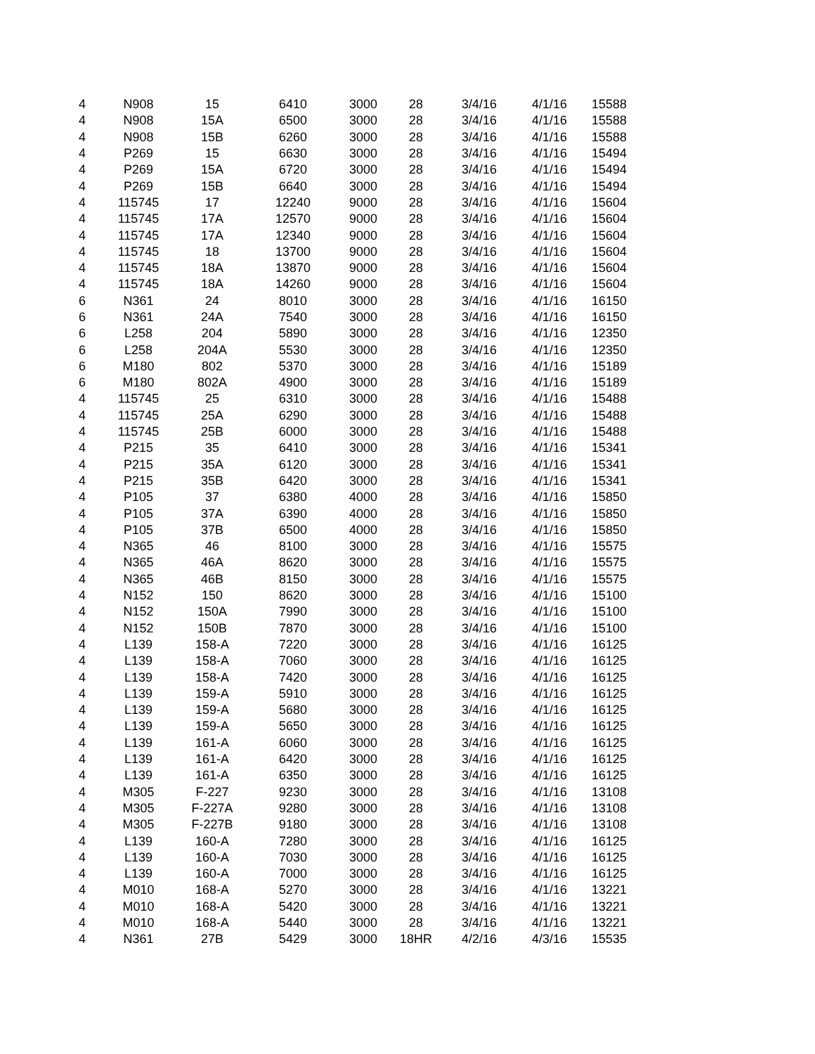| 4 | N908 | 15 | 6410 | 3000 | 28 | 3/4/16 | 4/1/16 | 15588 |
| 4 | N908 | 15A | 6500 | 3000 | 28 | 3/4/16 | 4/1/16 | 15588 |
| 4 | N908 | 15B | 6260 | 3000 | 28 | 3/4/16 | 4/1/16 | 15588 |
| 4 | P269 | 15 | 6630 | 3000 | 28 | 3/4/16 | 4/1/16 | 15494 |
| 4 | P269 | 15A | 6720 | 3000 | 28 | 3/4/16 | 4/1/16 | 15494 |
| 4 | P269 | 15B | 6640 | 3000 | 28 | 3/4/16 | 4/1/16 | 15494 |
| 4 | 115745 | 17 | 12240 | 9000 | 28 | 3/4/16 | 4/1/16 | 15604 |
| 4 | 115745 | 17A | 12570 | 9000 | 28 | 3/4/16 | 4/1/16 | 15604 |
| 4 | 115745 | 17A | 12340 | 9000 | 28 | 3/4/16 | 4/1/16 | 15604 |
| 4 | 115745 | 18 | 13700 | 9000 | 28 | 3/4/16 | 4/1/16 | 15604 |
| 4 | 115745 | 18A | 13870 | 9000 | 28 | 3/4/16 | 4/1/16 | 15604 |
| 4 | 115745 | 18A | 14260 | 9000 | 28 | 3/4/16 | 4/1/16 | 15604 |
| 6 | N361 | 24 | 8010 | 3000 | 28 | 3/4/16 | 4/1/16 | 16150 |
| 6 | N361 | 24A | 7540 | 3000 | 28 | 3/4/16 | 4/1/16 | 16150 |
| 6 | L258 | 204 | 5890 | 3000 | 28 | 3/4/16 | 4/1/16 | 12350 |
| 6 | L258 | 204A | 5530 | 3000 | 28 | 3/4/16 | 4/1/16 | 12350 |
| 6 | M180 | 802 | 5370 | 3000 | 28 | 3/4/16 | 4/1/16 | 15189 |
| 6 | M180 | 802A | 4900 | 3000 | 28 | 3/4/16 | 4/1/16 | 15189 |
| 4 | 115745 | 25 | 6310 | 3000 | 28 | 3/4/16 | 4/1/16 | 15488 |
| 4 | 115745 | 25A | 6290 | 3000 | 28 | 3/4/16 | 4/1/16 | 15488 |
| 4 | 115745 | 25B | 6000 | 3000 | 28 | 3/4/16 | 4/1/16 | 15488 |
| 4 | P215 | 35 | 6410 | 3000 | 28 | 3/4/16 | 4/1/16 | 15341 |
| 4 | P215 | 35A | 6120 | 3000 | 28 | 3/4/16 | 4/1/16 | 15341 |
| 4 | P215 | 35B | 6420 | 3000 | 28 | 3/4/16 | 4/1/16 | 15341 |
| 4 | P105 | 37 | 6380 | 4000 | 28 | 3/4/16 | 4/1/16 | 15850 |
| 4 | P105 | 37A | 6390 | 4000 | 28 | 3/4/16 | 4/1/16 | 15850 |
| 4 | P105 | 37B | 6500 | 4000 | 28 | 3/4/16 | 4/1/16 | 15850 |
| 4 | N365 | 46 | 8100 | 3000 | 28 | 3/4/16 | 4/1/16 | 15575 |
| 4 | N365 | 46A | 8620 | 3000 | 28 | 3/4/16 | 4/1/16 | 15575 |
| 4 | N365 | 46B | 8150 | 3000 | 28 | 3/4/16 | 4/1/16 | 15575 |
| 4 | N152 | 150 | 8620 | 3000 | 28 | 3/4/16 | 4/1/16 | 15100 |
| 4 | N152 | 150A | 7990 | 3000 | 28 | 3/4/16 | 4/1/16 | 15100 |
| 4 | N152 | 150B | 7870 | 3000 | 28 | 3/4/16 | 4/1/16 | 15100 |
| 4 | L139 | 158-A | 7220 | 3000 | 28 | 3/4/16 | 4/1/16 | 16125 |
| 4 | L139 | 158-A | 7060 | 3000 | 28 | 3/4/16 | 4/1/16 | 16125 |
| 4 | L139 | 158-A | 7420 | 3000 | 28 | 3/4/16 | 4/1/16 | 16125 |
| 4 | L139 | 159-A | 5910 | 3000 | 28 | 3/4/16 | 4/1/16 | 16125 |
| 4 | L139 | 159-A | 5680 | 3000 | 28 | 3/4/16 | 4/1/16 | 16125 |
| 4 | L139 | 159-A | 5650 | 3000 | 28 | 3/4/16 | 4/1/16 | 16125 |
| 4 | L139 | 161-A | 6060 | 3000 | 28 | 3/4/16 | 4/1/16 | 16125 |
| 4 | L139 | 161-A | 6420 | 3000 | 28 | 3/4/16 | 4/1/16 | 16125 |
| 4 | L139 | 161-A | 6350 | 3000 | 28 | 3/4/16 | 4/1/16 | 16125 |
| 4 | M305 | F-227 | 9230 | 3000 | 28 | 3/4/16 | 4/1/16 | 13108 |
| 4 | M305 | F-227A | 9280 | 3000 | 28 | 3/4/16 | 4/1/16 | 13108 |
| 4 | M305 | F-227B | 9180 | 3000 | 28 | 3/4/16 | 4/1/16 | 13108 |
| 4 | L139 | 160-A | 7280 | 3000 | 28 | 3/4/16 | 4/1/16 | 16125 |
| 4 | L139 | 160-A | 7030 | 3000 | 28 | 3/4/16 | 4/1/16 | 16125 |
| 4 | L139 | 160-A | 7000 | 3000 | 28 | 3/4/16 | 4/1/16 | 16125 |
| 4 | M010 | 168-A | 5270 | 3000 | 28 | 3/4/16 | 4/1/16 | 13221 |
| 4 | M010 | 168-A | 5420 | 3000 | 28 | 3/4/16 | 4/1/16 | 13221 |
| 4 | M010 | 168-A | 5440 | 3000 | 28 | 3/4/16 | 4/1/16 | 13221 |
| 4 | N361 | 27B | 5429 | 3000 | 18HR | 4/2/16 | 4/3/16 | 15535 |